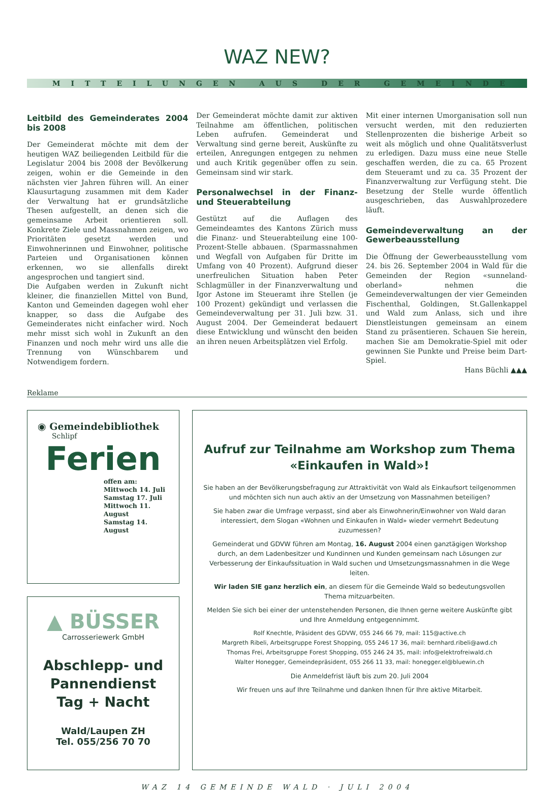WAZ NEW?
MITTEILUNGEN AUS DER GEMEINDE
Leitbild des Gemeinderates 2004 bis 2008
Der Gemeinderat möchte mit dem der heutigen WAZ beiliegenden Leitbild für die Legislatur 2004 bis 2008 der Bevölkerung zeigen, wohin er die Gemeinde in den nächsten vier Jahren führen will. An einer Klausurtagung zusammen mit dem Kader der Verwaltung hat er grundsätzliche Thesen aufgestellt, an denen sich die gemeinsame Arbeit orientieren soll. Konkrete Ziele und Massnahmen zeigen, wo Prioritäten gesetzt werden und Einwohnerinnen und Einwohner, politische Parteien und Organisationen können erkennen, wo sie allenfalls direkt angesprochen und tangiert sind.
Die Aufgaben werden in Zukunft nicht kleiner, die finanziellen Mittel von Bund, Kanton und Gemeinden dagegen wohl eher knapper, so dass die Aufgabe des Gemeinderates nicht einfacher wird. Noch mehr misst sich wohl in Zukunft an den Finanzen und noch mehr wird uns alle die Trennung von Wünschbarem und Notwendigem fordern.
Der Gemeinderat möchte damit zur aktiven Teilnahme am öffentlichen, politischen Leben aufrufen. Gemeinderat und Verwaltung sind gerne bereit, Auskünfte zu erteilen, Anregungen entgegen zu nehmen und auch Kritik gegenüber offen zu sein. Gemeinsam sind wir stark.
Personalwechsel in der Finanz- und Steuerabteilung
Gestützt auf die Auflagen des Gemeindeamtes des Kantons Zürich muss die Finanz- und Steuerabteilung eine 100-Prozent-Stelle abbauen. (Sparmassnahmen und Wegfall von Aufgaben für Dritte im Umfang von 40 Prozent). Aufgrund dieser unerfreulichen Situation haben Peter Schlagmüller in der Finanzverwaltung und Igor Astone im Steueramt ihre Stellen (je 100 Prozent) gekündigt und verlassen die Gemeindeverwaltung per 31. Juli bzw. 31. August 2004. Der Gemeinderat bedauert diese Entwicklung und wünscht den beiden an ihren neuen Arbeitsplätzen viel Erfolg.
Mit einer internen Umorganisation soll nun versucht werden, mit den reduzierten Stellenprozenten die bisherige Arbeit so weit als möglich und ohne Qualitätsverlust zu erledigen. Dazu muss eine neue Stelle geschaffen werden, die zu ca. 65 Prozent dem Steueramt und zu ca. 35 Prozent der Finanzverwaltung zur Verfügung steht. Die Besetzung der Stelle wurde öffentlich ausgeschrieben, das Auswahlprozedere läuft.
Gemeindeverwaltung an der Gewerbeausstellung
Die Öffnung der Gewerbeausstellung vom 24. bis 26. September 2004 in Wald für die Gemeinden der Region «sunneland-oberland» nehmen die Gemeindeverwaltungen der vier Gemeinden Fischenthal, Goldingen, St.Gallenkappel und Wald zum Anlass, sich und ihre Dienstleistungen gemeinsam an einem Stand zu präsentieren. Schauen Sie herein, machen Sie am Demokratie-Spiel mit oder gewinnen Sie Punkte und Preise beim Dart-Spiel.
Hans Büchli ▲▲▲
Reklame
◉ Gemeindebibliothek
Schlipf
Ferien
offen am:
Mittwoch 14. Juli
Samstag 17. Juli
Mittwoch 11. August
Samstag 14. August
▲ BÜSSER
Carrosseriewerk GmbH
Abschlepp- und
Pannendienst
Tag + Nacht
Wald/Laupen ZH
Tel. 055/256 70 70
Aufruf zur Teilnahme am Workshop zum Thema «Einkaufen in Wald»!
Sie haben an der Bevölkerungsbefragung zur Attraktivität von Wald als Einkaufsort teilgenommen und möchten sich nun auch aktiv an der Umsetzung von Massnahmen beteiligen?
Sie haben zwar die Umfrage verpasst, sind aber als Einwohnerin/Einwohner von Wald daran interessiert, dem Slogan «Wohnen und Einkaufen in Wald» wieder vermehrt Bedeutung zuzumessen?
Gemeinderat und GDVW führen am Montag, 16. August 2004 einen ganztägigen Workshop durch, an dem Ladenbesitzer und Kundinnen und Kunden gemeinsam nach Lösungen zur Verbesserung der Einkaufssituation in Wald suchen und Umsetzungsmassnahmen in die Wege leiten.
Wir laden SIE ganz herzlich ein, an diesem für die Gemeinde Wald so bedeutungsvollen Thema mitzuarbeiten.
Melden Sie sich bei einer der untenstehenden Personen, die Ihnen gerne weitere Auskünfte gibt und Ihre Anmeldung entgegennimmt.
Rolf Knechtle, Präsident des GDVW, 055 246 66 79, mail: 115@active.ch
Margreth Ribeli, Arbeitsgruppe Forest Shopping, 055 246 17 36, mail: bernhard.ribeli@awd.ch
Thomas Frei, Arbeitsgruppe Forest Shopping, 055 246 24 35, mail: info@elektrofreiwald.ch
Walter Honegger, Gemeindepräsident, 055 266 11 33, mail: honegger.el@bluewin.ch
Die Anmeldefrist läuft bis zum 20. Juli 2004
Wir freuen uns auf Ihre Teilnahme und danken Ihnen für Ihre aktive Mitarbeit.
WAZ 14 GEMEINDE WALD · JULI 2004